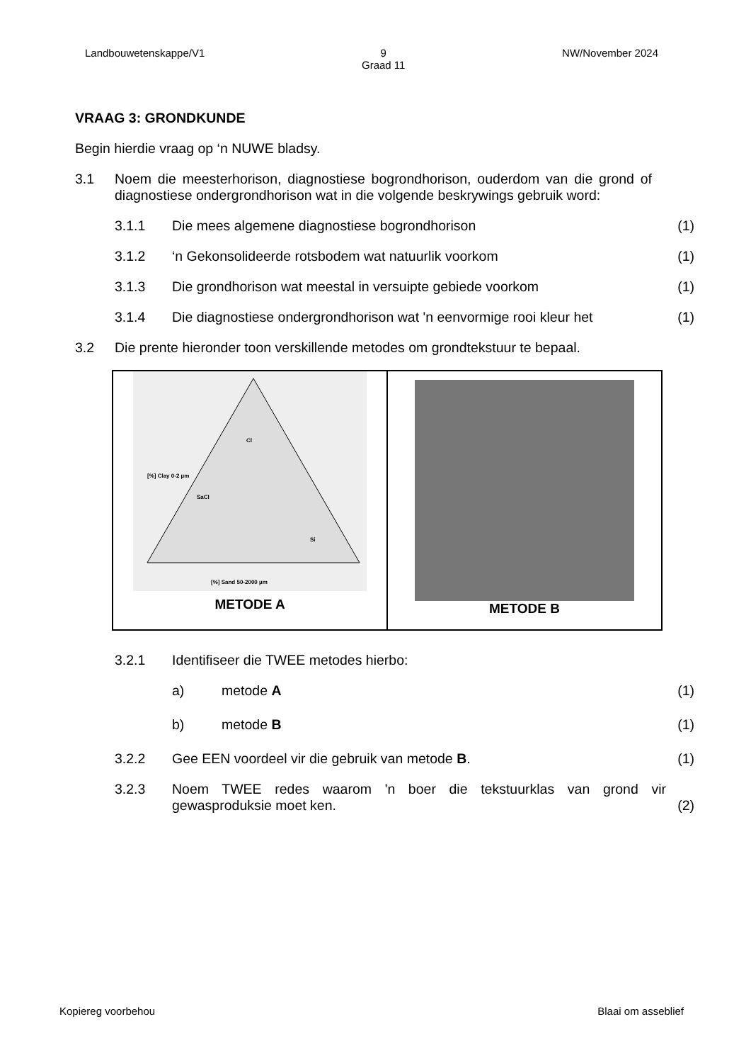Landbouwetenskappe/V1 9
Graad 11
NW/November 2024
VRAAG 3: GRONDKUNDE
Begin hierdie vraag op ‘n NUWE bladsy.
3.1 Noem die meesterhorison, diagnostiese bogrondhorison, ouderdom van die grond of diagnostiese ondergrondhorison wat in die volgende beskrywings gebruik word:
3.1.1 Die mees algemene diagnostiese bogrondhorison (1)
3.1.2 ‘n Gekonsolideerde rotsbodem wat natuurlik voorkom (1)
3.1.3 Die grondhorison wat meestal in versuipte gebiede voorkom (1)
3.1.4 Die diagnostiese ondergrondhorison wat 'n eenvormige rooi kleur het (1)
3.2 Die prente hieronder toon verskillende metodes om grondtekstuur te bepaal.
[%] Clay 0-2 µm
[%] Sand 50-2000 µm
Cl
SaCl
Si
METODE A
METODE B
3.2.1 Identifiseer die TWEE metodes hierbo:
a) metode A (1)
b) metode B (1)
3.2.2 Gee EEN voordeel vir die gebruik van metode B. (1)
3.2.3 Noem TWEE redes waarom 'n boer die tekstuurklas van grond vir gewasproduksie moet ken. (2)
Kopiereg voorbehou Blaai om asseblief